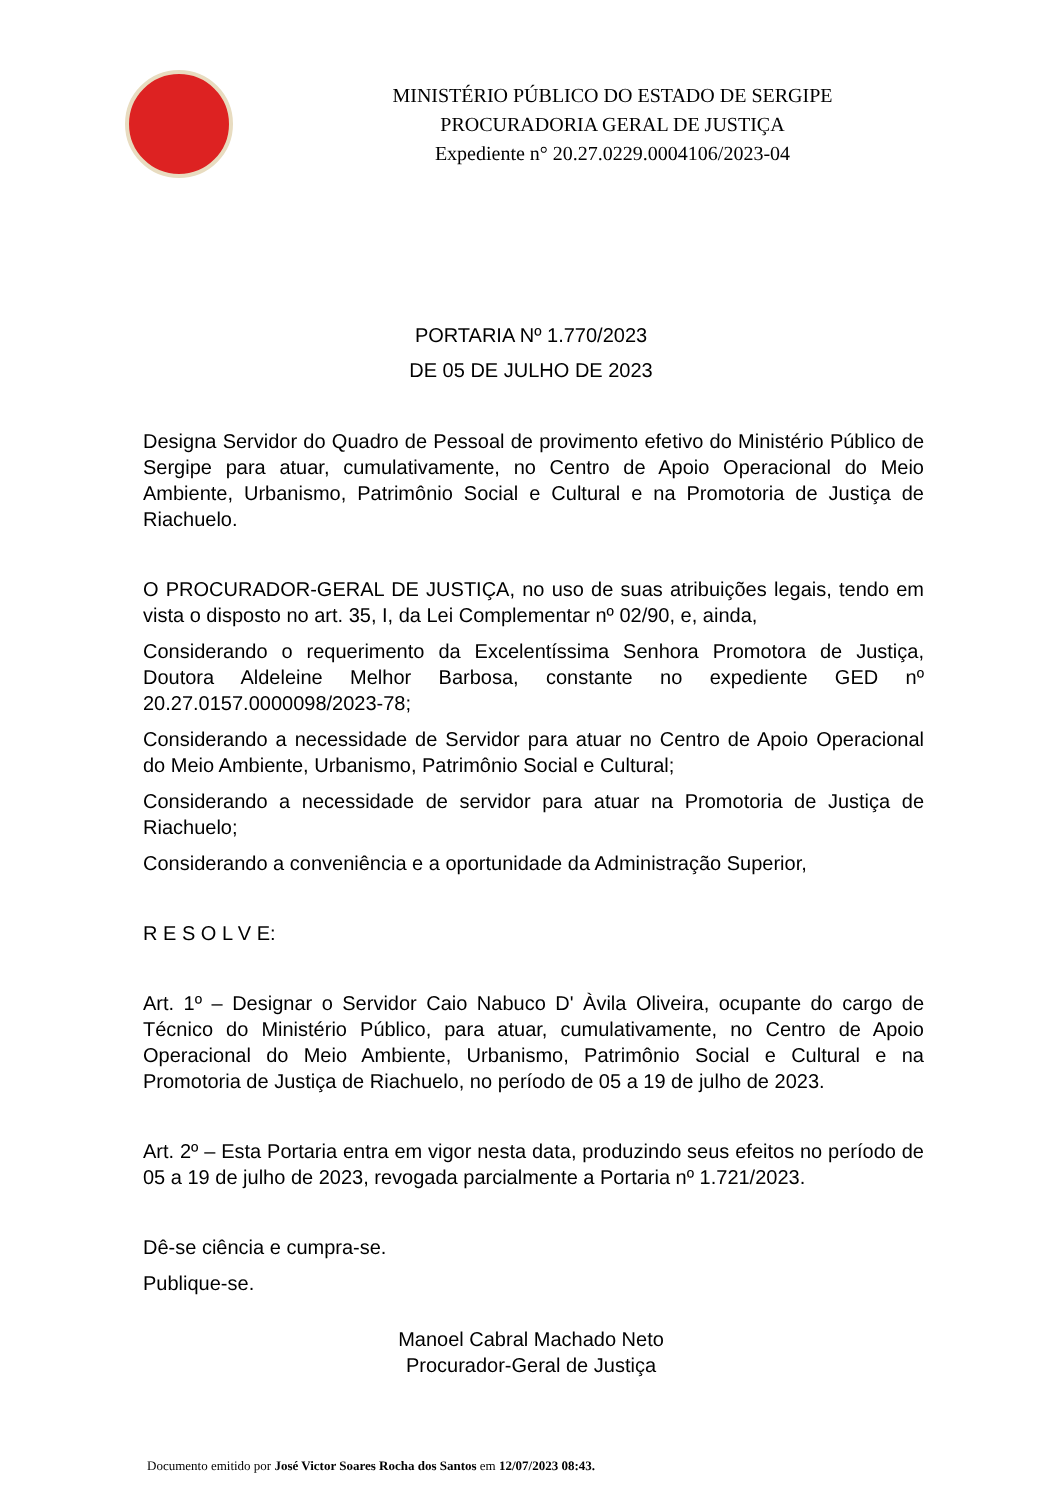MINISTÉRIO PÚBLICO DO ESTADO DE SERGIPE
PROCURADORIA GERAL DE JUSTIÇA
Expediente n° 20.27.0229.0004106/2023-04
PORTARIA Nº 1.770/2023
DE 05 DE JULHO DE 2023
Designa Servidor do Quadro de Pessoal de provimento efetivo do Ministério Público de Sergipe para atuar, cumulativamente, no Centro de Apoio Operacional do Meio Ambiente, Urbanismo, Patrimônio Social e Cultural e na Promotoria de Justiça de Riachuelo.
O PROCURADOR-GERAL DE JUSTIÇA, no uso de suas atribuições legais, tendo em vista o disposto no art. 35, I, da Lei Complementar nº 02/90, e, ainda,
Considerando o requerimento da Excelentíssima Senhora Promotora de Justiça, Doutora Aldeleine Melhor Barbosa, constante no expediente GED nº 20.27.0157.0000098/2023-78;
Considerando a necessidade de Servidor para atuar no Centro de Apoio Operacional do Meio Ambiente, Urbanismo, Patrimônio Social e Cultural;
Considerando a necessidade de servidor para atuar na Promotoria de Justiça de Riachuelo;
Considerando a conveniência e a oportunidade da Administração Superior,
R E S O L V E:
Art. 1º – Designar o Servidor Caio Nabuco D' Àvila Oliveira, ocupante do cargo de Técnico do Ministério Público, para atuar, cumulativamente, no Centro de Apoio Operacional do Meio Ambiente, Urbanismo, Patrimônio Social e Cultural e na Promotoria de Justiça de Riachuelo, no período de 05 a 19 de julho de 2023.
Art. 2º – Esta Portaria entra em vigor nesta data, produzindo seus efeitos no período de 05 a 19 de julho de 2023, revogada parcialmente a Portaria nº 1.721/2023.
Dê-se ciência e cumpra-se.
Publique-se.
Manoel Cabral Machado Neto
Procurador-Geral de Justiça
Documento emitido por José Victor Soares Rocha dos Santos em 12/07/2023 08:43.